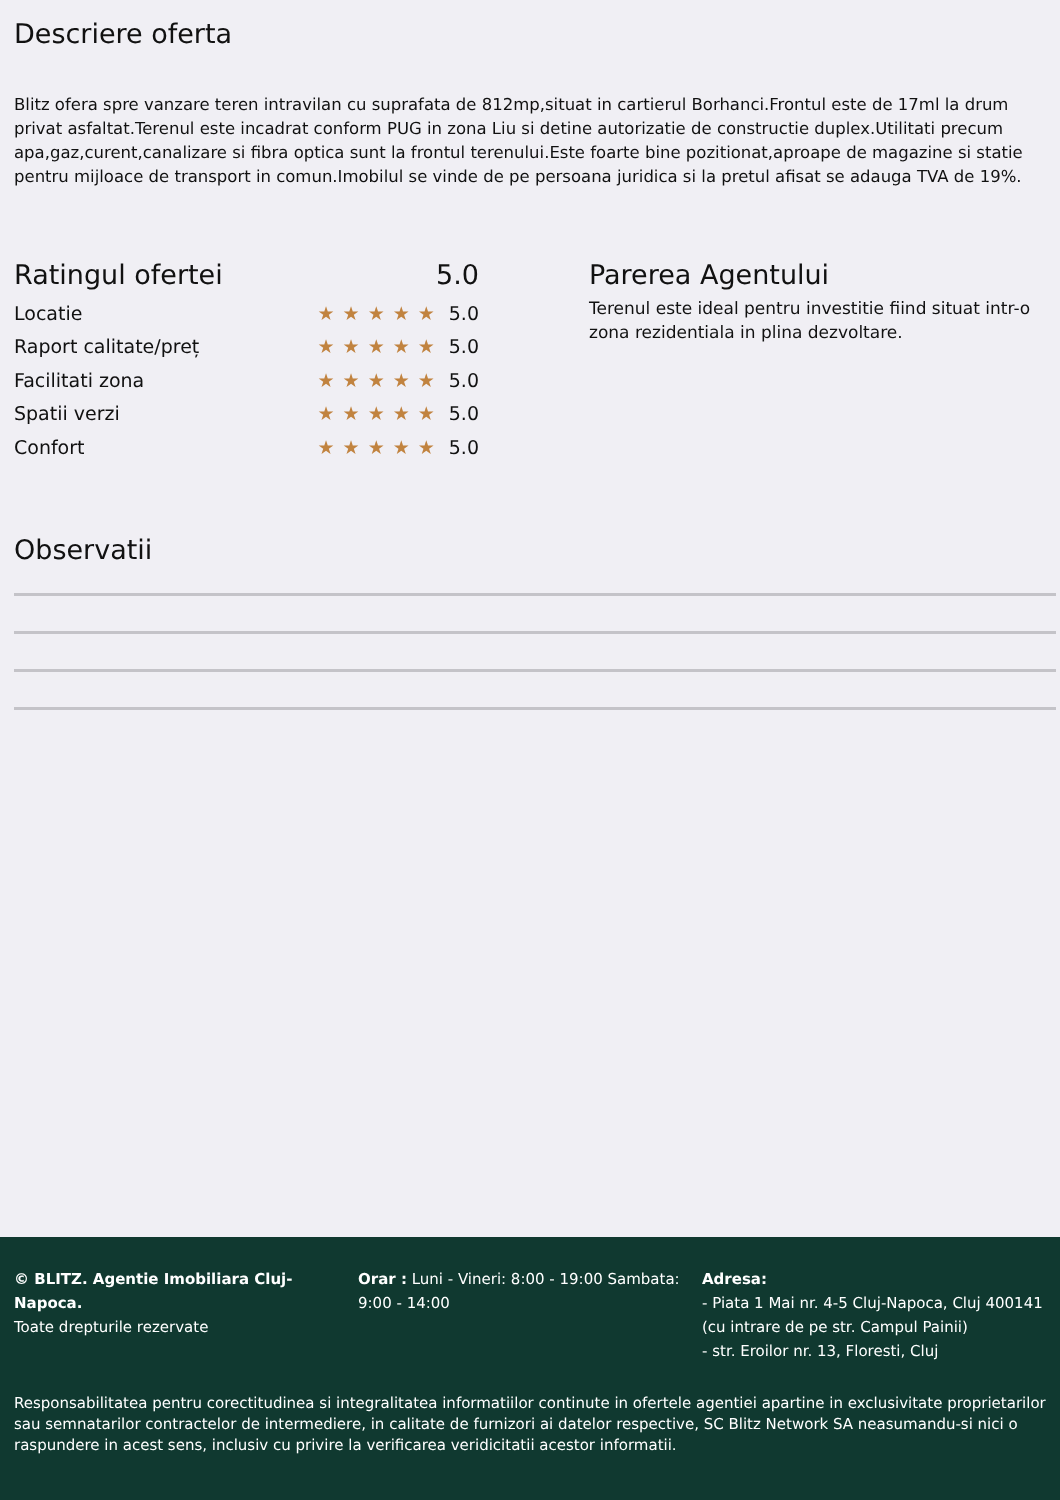Descriere oferta
Blitz ofera spre vanzare teren intravilan cu suprafata de 812mp,situat in cartierul Borhanci.Frontul este de 17ml la drum privat asfaltat.Terenul este incadrat conform PUG in zona Liu si detine autorizatie de constructie duplex.Utilitati precum apa,gaz,curent,canalizare si fibra optica sunt la frontul terenului.Este foarte bine pozitionat,aproape de magazine si statie pentru mijloace de transport in comun.Imobilul se vinde de pe persoana juridica si la pretul afisat se adauga TVA de 19%.
Ratingul ofertei 5.0
Locatie ★★★★★ 5.0
Raport calitate/preț ★★★★★ 5.0
Facilitati zona ★★★★★ 5.0
Spatii verzi ★★★★★ 5.0
Confort ★★★★★ 5.0
Parerea Agentului
Terenul este ideal pentru investitie fiind situat intr-o zona rezidentiala in plina dezvoltare.
Observatii
© BLITZ. Agentie Imobiliara Cluj-Napoca.
Toate drepturile rezervate
Orar : Luni - Vineri: 8:00 - 19:00 Sambata: 9:00 - 14:00
Adresa:
- Piata 1 Mai nr. 4-5 Cluj-Napoca, Cluj 400141 (cu intrare de pe str. Campul Painii)
- str. Eroilor nr. 13, Floresti, Cluj
Responsabilitatea pentru corectitudinea si integralitatea informatiilor continute in ofertele agentiei apartine in exclusivitate proprietarilor sau semnatarilor contractelor de intermediere, in calitate de furnizori ai datelor respective, SC Blitz Network SA neasumandu-si nici o raspundere in acest sens, inclusiv cu privire la verificarea veridicitatii acestor informatii.